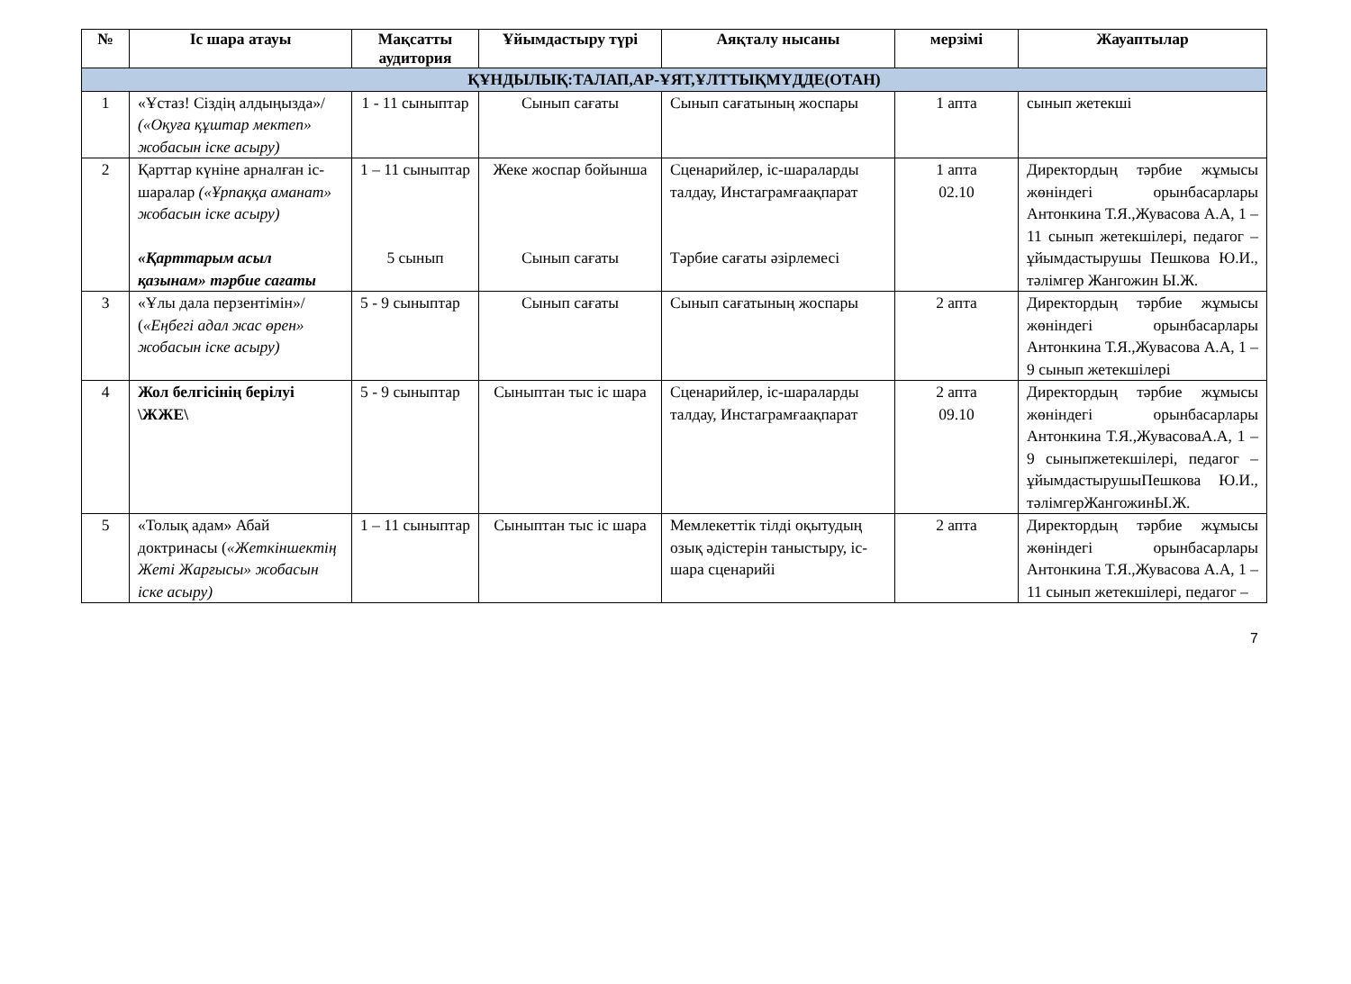| № | Іс шара атауы | Мақсатты аудитория | Ұйымдастыру түрі | Аяқталу нысаны | мерзімі | Жауаптылар |
| --- | --- | --- | --- | --- | --- | --- |
| ҚҰНДЫЛЫҚ:ТАЛАП,АР-ҰЯТ,ҰЛТТЫҚМҮДДЕ(ОТАН) | | | | | | |
| 1 | «Ұстаз! Сіздің алдыңызда»/ («Оқуға құштар мектеп» жобасын іске асыру) | 1 - 11 сыныптар | Сынып сағаты | Сынып сағатының жоспары | 1 апта | сынып жетекші |
| 2 | Қарттар күніне арналған іс-шаралар («Ұрпаққа аманат» жобасын іске асыру) «Қарттарым асыл қазынам» тәрбие сағаты | 1 – 11 сыныптар 5 сынып | Жеке жоспар бойынша Сынып сағаты | Сценарийлер, іс-шараларды талдау, Инстаграмғаақпарат Тәрбие сағаты әзірлемесі | 1 апта 02.10 | Директордың тәрбие жұмысы жөніндегі орынбасарлары Антонкина Т.Я.,Жувасова А.А, 1 – 11 сынып жетекшілері, педагог – ұйымдастырушы Пешкова Ю.И., тәлімгер Жангожин Ы.Ж. |
| 3 | «Ұлы дала перзентімін»/ ( «Еңбегі адал жас өрен» жобасын іске асыру) | 5 - 9 сыныптар | Сынып сағаты | Сынып сағатының жоспары | 2 апта | Директордың тәрбие жұмысы жөніндегі орынбасарлары Антонкина Т.Я.,Жувасова А.А, 1 – 9 сынып жетекшілері |
| 4 | Жол белгісінің берілуі \ЖЖЕ\ | 5 - 9 сыныптар | Сыныптан тыс іс шара | Сценарийлер, іс-шараларды талдау, Инстаграмғаақпарат | 2 апта 09.10 | Директордың тәрбие жұмысы жөніндегі орынбасарлары Антонкина Т.Я.,ЖувасоваА.А, 1 – 9 сыныпжетекшілері, педагог – ұйымдастырушыПешкова Ю.И., тәлімгерЖангожинЫ.Ж. |
| 5 | «Толық адам» Абай доктринасы ( «Жеткіншектің Жеті Жарғысы» жобасын іске асыру) | 1 – 11 сыныптар | Сыныптан тыс іс шара | Мемлекеттік тілді оқытудың озық әдістерін таныстыру, іс-шара сценарийі | 2 апта | Директордың тәрбие жұмысы жөніндегі орынбасарлары Антонкина Т.Я.,Жувасова А.А, 1 – 11 сынып жетекшілері, педагог – |
7